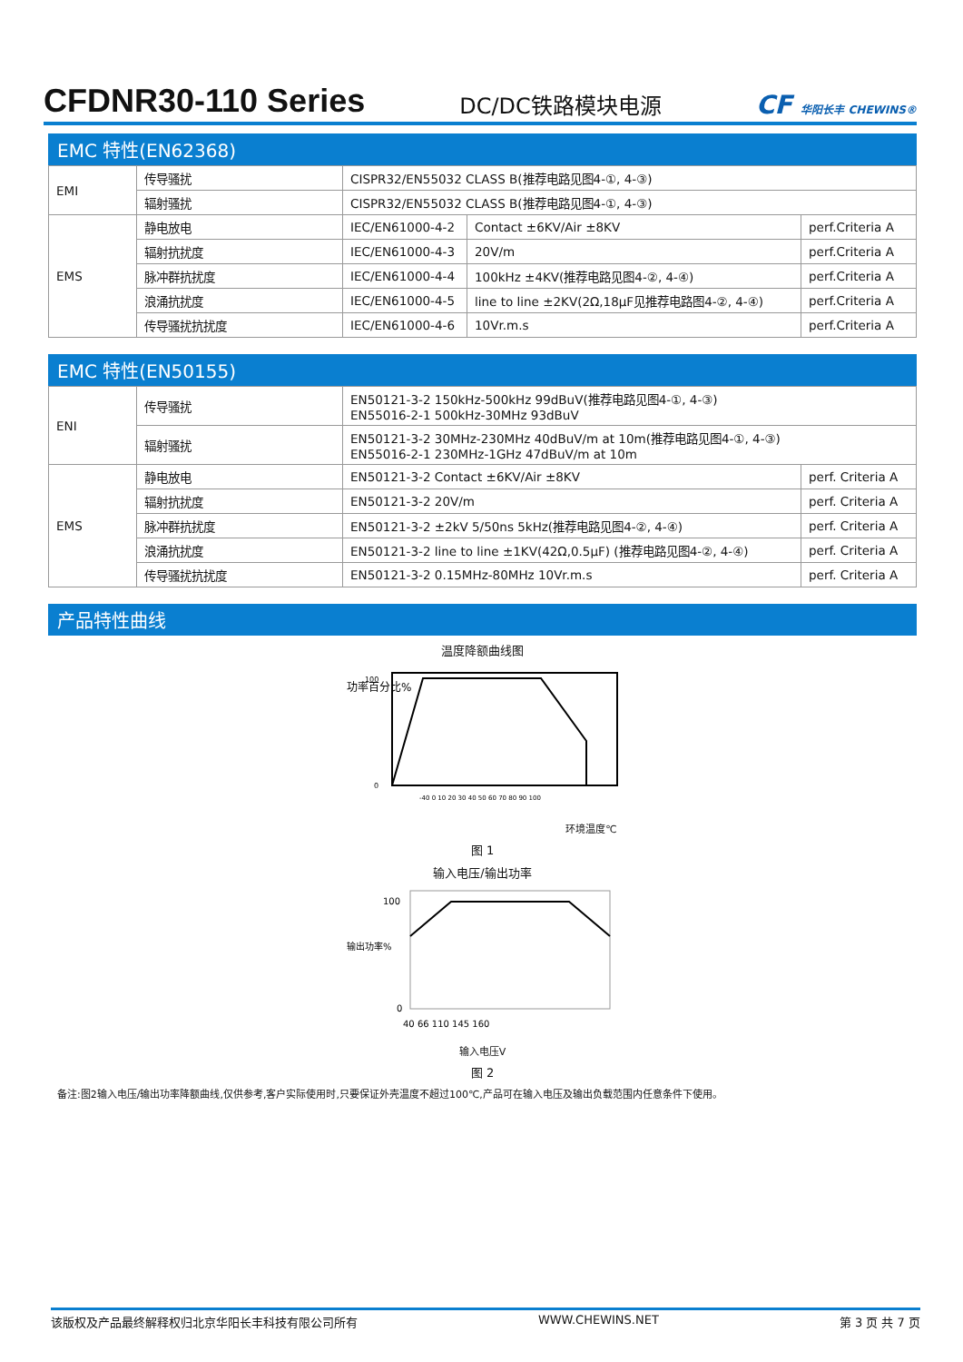CFDNR30-110 Series
DC/DC铁路模块电源
CF 华阳长丰 CHEWINS®
EMC 特性(EN62368)
| EMI | 传导骚扰 | CISPR32/EN55032 CLASS B(推荐电路见图4-①, 4-③) | | |
| | 辐射骚扰 | CISPR32/EN55032 CLASS B(推荐电路见图4-①, 4-③) | | |
| EMS | 静电放电 | IEC/EN61000-4-2 | Contact ±6KV/Air ±8KV | perf.Criteria A |
| | 辐射抗扰度 | IEC/EN61000-4-3 | 20V/m | perf.Criteria A |
| | 脉冲群抗扰度 | IEC/EN61000-4-4 | 100kHz ±4KV(推荐电路见图4-②, 4-④) | perf.Criteria A |
| | 浪涌抗扰度 | IEC/EN61000-4-5 | line to line ±2KV(2Ω,18μF见推荐电路图4-②, 4-④) | perf.Criteria A |
| | 传导骚扰抗扰度 | IEC/EN61000-4-6 | 10Vr.m.s | perf.Criteria A |
EMC 特性(EN50155)
| ENI | 传导骚扰 | EN50121-3-2 150kHz-500kHz 99dBuV(推荐电路见图4-①, 4-③) EN55016-2-1 500kHz-30MHz 93dBuV | |
| | 辐射骚扰 | EN50121-3-2 30MHz-230MHz 40dBuV/m at 10m(推荐电路见图4-①, 4-③) EN55016-2-1 230MHz-1GHz 47dBuV/m at 10m | |
| EMS | 静电放电 | EN50121-3-2 Contact ±6KV/Air ±8KV | perf. Criteria A |
| | 辐射抗扰度 | EN50121-3-2 20V/m | perf. Criteria A |
| | 脉冲群抗扰度 | EN50121-3-2 ±2kV 5/50ns 5kHz(推荐电路见图4-②, 4-④) | perf. Criteria A |
| | 浪涌抗扰度 | EN50121-3-2 line to line ±1KV(42Ω,0.5μF) (推荐电路见图4-②, 4-④) | perf. Criteria A |
| | 传导骚扰抗扰度 | EN50121-3-2 0.15MHz-80MHz 10Vr.m.s | perf. Criteria A |
产品特性曲线
温度降额曲线图
功率百分比%
100
0
-40 0 10 20 30 40 50 60 70 80 90 100
环境温度℃
图 1
输入电压/输出功率
输出功率%
100
0
40 66 110 145 160
输入电压V
图 2
备注:图2输入电压/输出功率降额曲线,仅供参考,客户实际使用时,只要保证外壳温度不超过100℃,产品可在输入电压及输出负载范围内任意条件下使用。
该版权及产品最终解释权归北京华阳长丰科技有限公司所有 WWW.CHEWINS.NET 第 3 页 共 7 页